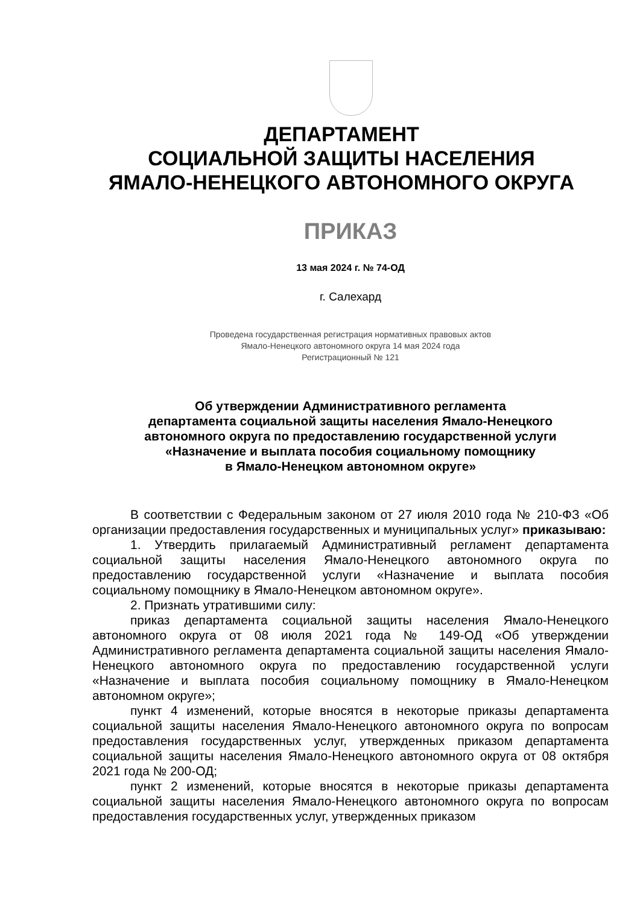ДЕПАРТАМЕНТ
СОЦИАЛЬНОЙ ЗАЩИТЫ НАСЕЛЕНИЯ
ЯМАЛО-НЕНЕЦКОГО АВТОНОМНОГО ОКРУГА
ПРИКАЗ
13 мая 2024 г. № 74-ОД
г. Салехард
Проведена государственная регистрация нормативных правовых актов
Ямало-Ненецкого автономного округа 14 мая 2024 года
Регистрационный № 121
Об утверждении Административного регламента
департамента социальной защиты населения Ямало-Ненецкого
автономного округа по предоставлению государственной услуги
«Назначение и выплата пособия социальному помощнику
в Ямало-Ненецком автономном округе»
В соответствии с Федеральным законом от 27 июля 2010 года № 210-ФЗ «Об организации предоставления государственных и муниципальных услуг» приказываю:
1. Утвердить прилагаемый Административный регламент департамента социальной защиты населения Ямало-Ненецкого автономного округа по предоставлению государственной услуги «Назначение и выплата пособия социальному помощнику в Ямало-Ненецком автономном округе».
2. Признать утратившими силу:
приказ департамента социальной защиты населения Ямало-Ненецкого автономного округа от 08 июля 2021 года № 149-ОД «Об утверждении Административного регламента департамента социальной защиты населения Ямало-Ненецкого автономного округа по предоставлению государственной услуги «Назначение и выплата пособия социальному помощнику в Ямало-Ненецком автономном округе»;
пункт 4 изменений, которые вносятся в некоторые приказы департамента социальной защиты населения Ямало-Ненецкого автономного округа по вопросам предоставления государственных услуг, утвержденных приказом департамента социальной защиты населения Ямало-Ненецкого автономного округа от 08 октября 2021 года № 200-ОД;
пункт 2 изменений, которые вносятся в некоторые приказы департамента социальной защиты населения Ямало-Ненецкого автономного округа по вопросам предоставления государственных услуг, утвержденных приказом